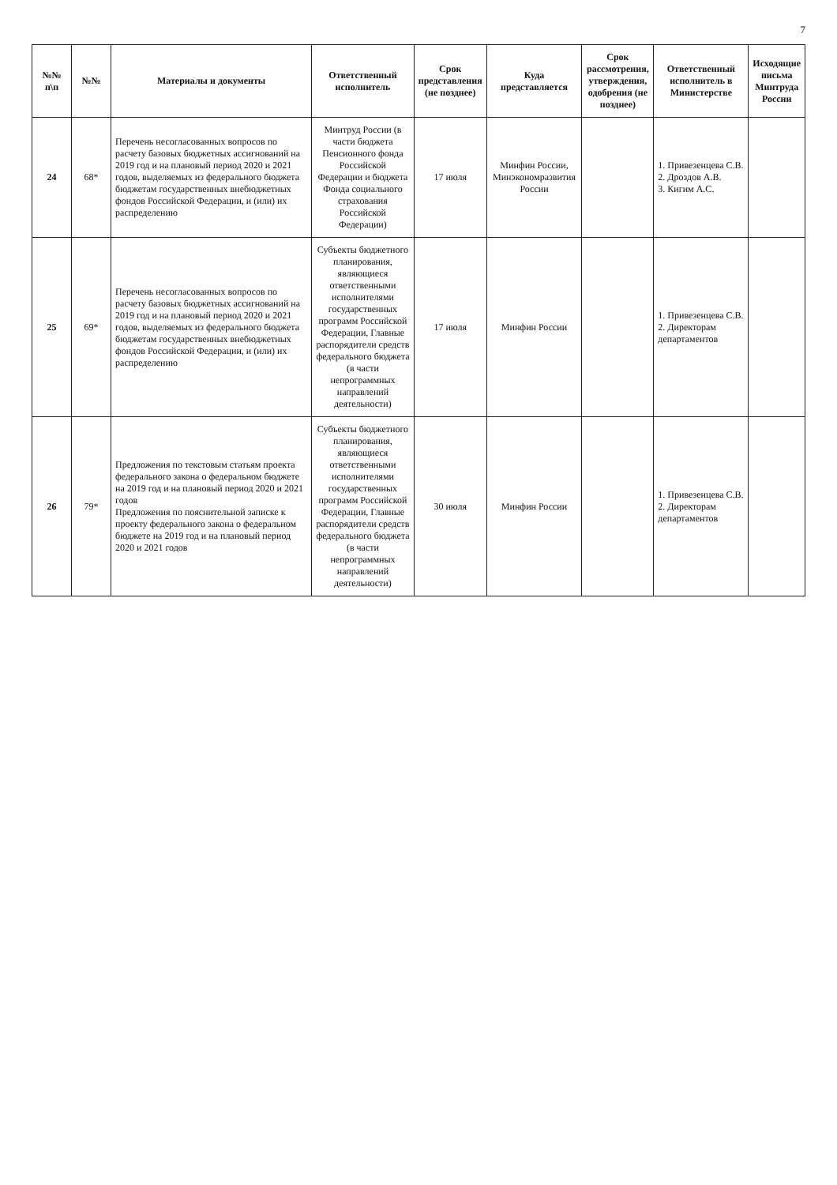7
| №№ п\п | №№ | Материалы и документы | Ответственный исполнитель | Срок представления (не позднее) | Куда представляется | Срок рассмотрения, утверждения, одобрения (не позднее) | Ответственный исполнитель в Министерстве | Исходящие письма Минтруда России |
| --- | --- | --- | --- | --- | --- | --- | --- | --- |
| 24 | 68* | Перечень несогласованных вопросов по расчету базовых бюджетных ассигнований на 2019 год и на плановый период 2020 и 2021 годов, выделяемых из федерального бюджета бюджетам государственных внебюджетных фондов Российской Федерации, и (или) их распределению | Минтруд России (в части бюджета Пенсионного фонда Российской Федерации и бюджета Фонда социального страхования Российской Федерации) | 17 июля | Минфин России, Минэкономразвития России | | 1. Привезенцева С.В. 2. Дроздов А.В. 3. Кигим А.С. | |
| 25 | 69* | Перечень несогласованных вопросов по расчету базовых бюджетных ассигнований на 2019 год и на плановый период 2020 и 2021 годов, выделяемых из федерального бюджета бюджетам государственных внебюджетных фондов Российской Федерации, и (или) их распределению | Субъекты бюджетного планирования, являющиеся ответственными исполнителями государственных программ Российской Федерации, Главные распорядители средств федерального бюджета (в части непрограммных направлений деятельности) | 17 июля | Минфин России | | 1. Привезенцева С.В. 2. Директорам департаментов | |
| 26 | 79* | Предложения по текстовым статьям проекта федерального закона о федеральном бюджете на 2019 год и на плановый период 2020 и 2021 годов Предложения по пояснительной записке к проекту федерального закона о федеральном бюджете на 2019 год и на плановый период 2020 и 2021 годов | Субъекты бюджетного планирования, являющиеся ответственными исполнителями государственных программ Российской Федерации, Главные распорядители средств федерального бюджета (в части непрограммных направлений деятельности) | 30 июля | Минфин России | | 1. Привезенцева С.В. 2. Директорам департаментов | |